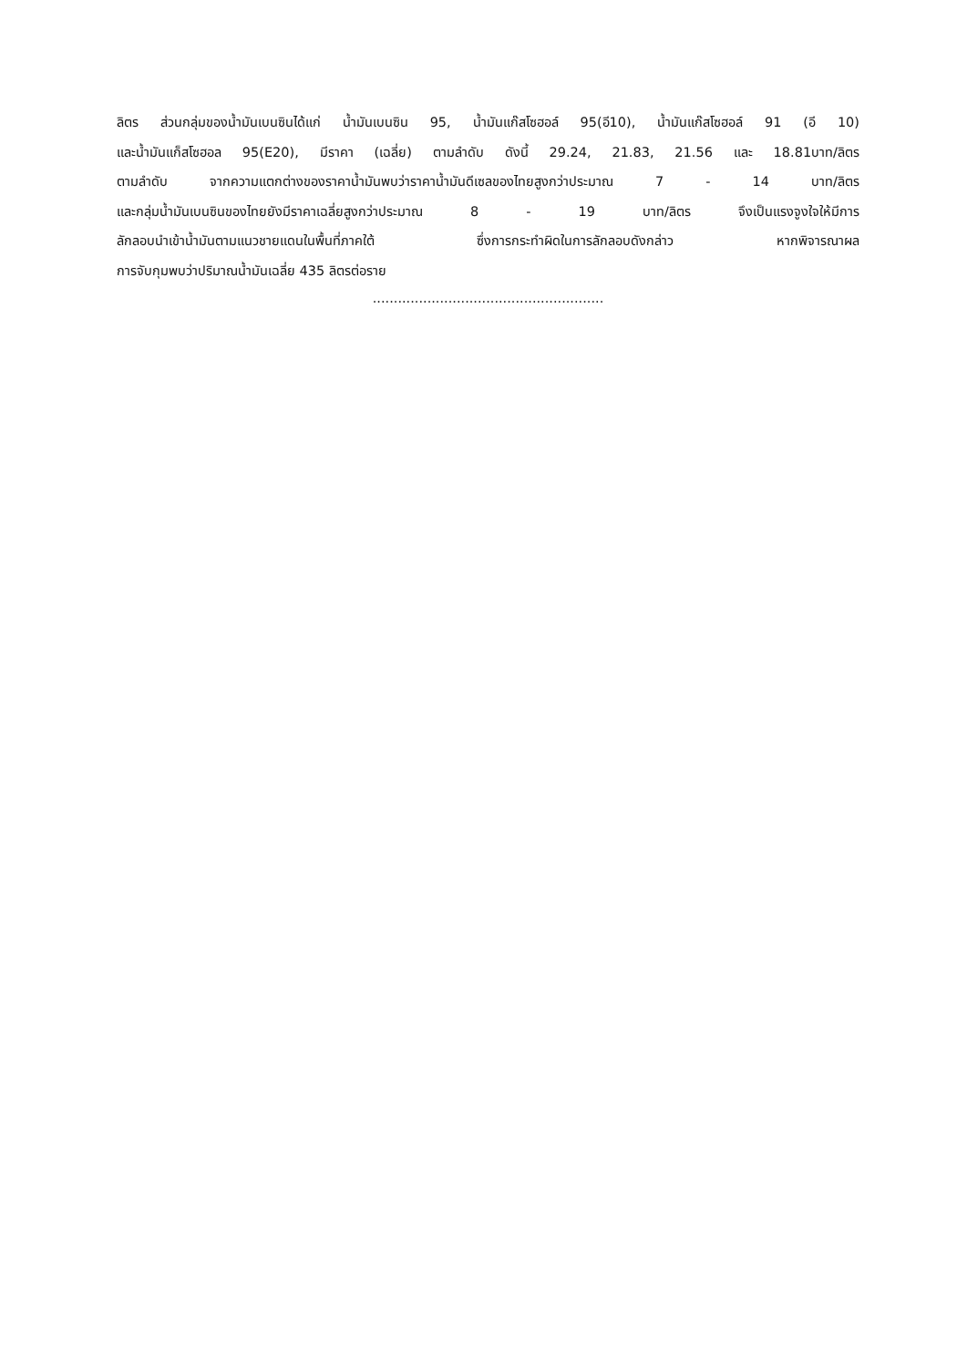ลิตร ส่วนกลุ่มของน้ำมันเบนซินได้แก่ น้ำมันเบนซิน 95, น้ำมันแก๊สโซฮอล์ 95(อี10), น้ำมันแก๊สโซฮอล์ 91 (อี 10)
และน้ำมันแก็สโซฮอล 95(E20), มีราคา (เฉลี่ย) ตามลำดับ ดังนี้ 29.24, 21.83, 21.56 และ 18.81บาท/ลิตร
ตามลำดับ จากความแตกต่างของราคาน้ำมันพบว่าราคาน้ำมันดีเซลของไทยสูงกว่าประมาณ 7 - 14 บาท/ลิตร
และกลุ่มน้ำมันเบนซินของไทยยังมีราคาเฉลี่ยสูงกว่าประมาณ 8 - 19 บาท/ลิตร จึงเป็นแรงจูงใจให้มีการ
ลักลอบนำเข้าน้ำมันตามแนวชายแดนในพื้นที่ภาคใต้ ซึ่งการกระทำผิดในการลักลอบดังกล่าว หากพิจารณาผล
การจับกุมพบว่าปริมาณน้ำมันเฉลี่ย 435 ลิตรต่อราย
.......................................................